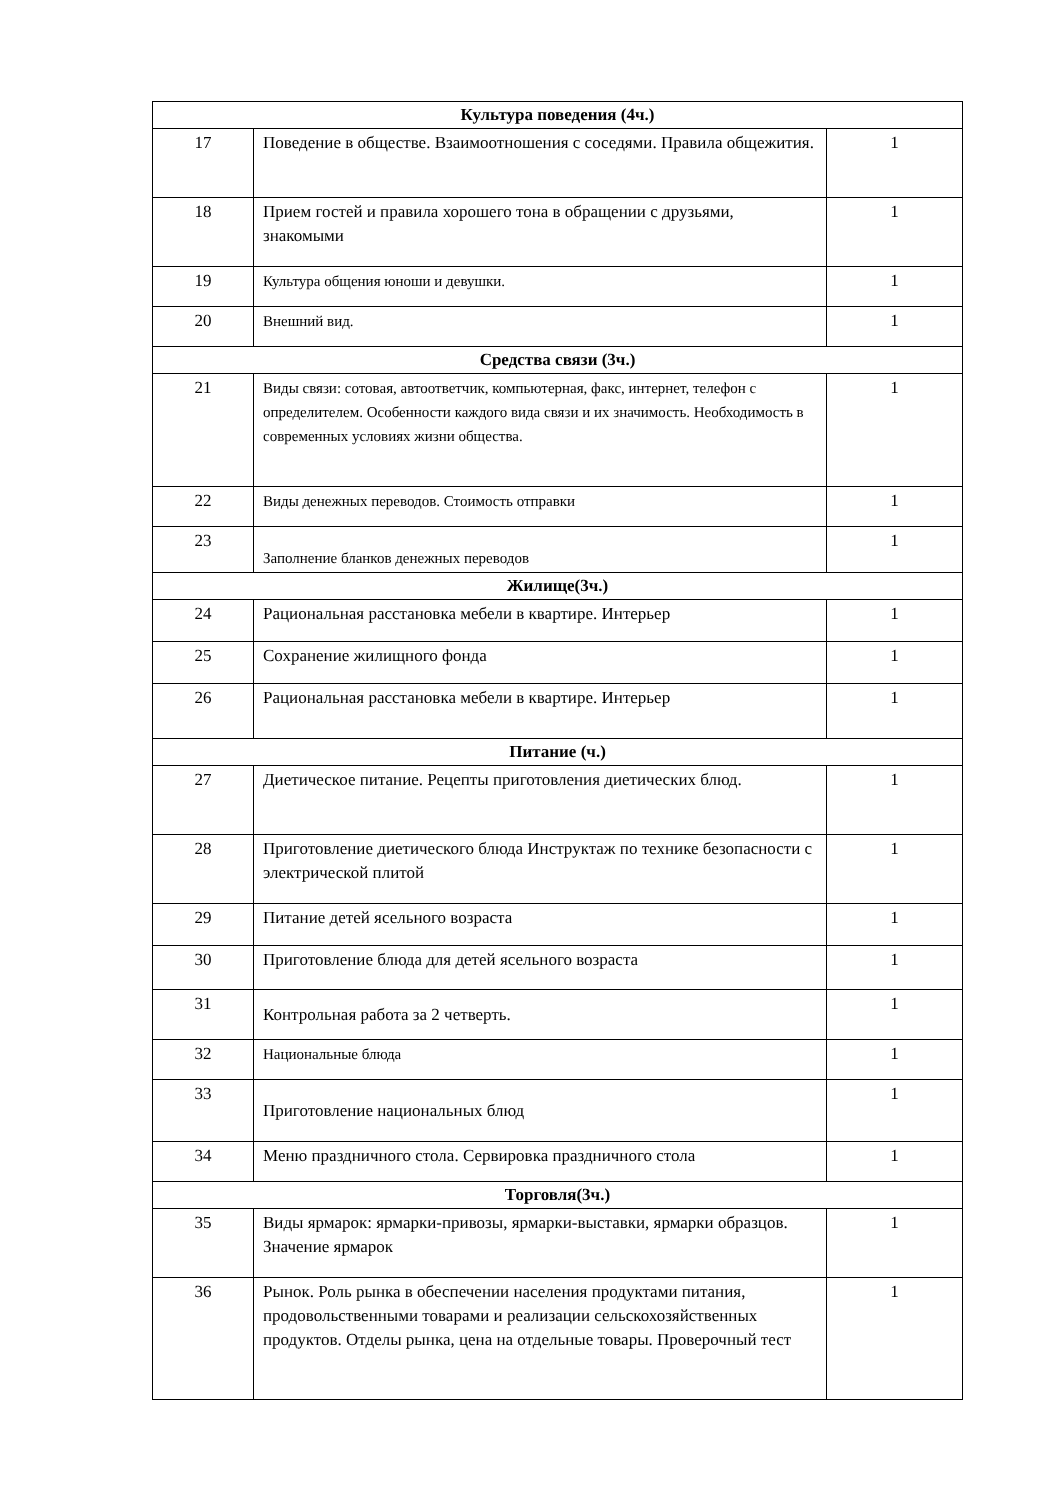| Культура поведения (4ч.) | | |
| 17 | Поведение в обществе. Взаимоотношения с соседями. Правила общежития. | 1 |
| 18 | Прием гостей и правила хорошего тона в обращении с друзьями, знакомыми | 1 |
| 19 | Культура общения юноши и девушки. | 1 |
| 20 | Внешний вид. | 1 |
| Средства связи (3ч.) | | |
| 21 | Виды связи: сотовая, автоответчик, компьютерная, факс, интернет, телефон с определителем. Особенности каждого вида связи и их значимость. Необходимость в современных условиях жизни общества. | 1 |
| 22 | Виды денежных переводов. Стоимость отправки | 1 |
| 23 | Заполнение бланков денежных переводов | 1 |
| Жилище(3ч.) | | |
| 24 | Рациональная расстановка мебели в квартире. Интерьер | 1 |
| 25 | Сохранение жилищного фонда | 1 |
| 26 | Рациональная расстановка мебели в квартире. Интерьер | 1 |
| Питание (ч.) | | |
| 27 | Диетическое питание. Рецепты приготовления диетических блюд. | 1 |
| 28 | Приготовление диетического блюда Инструктаж по технике безопасности с электрической плитой | 1 |
| 29 | Питание детей ясельного возраста | 1 |
| 30 | Приготовление блюда для детей ясельного возраста | 1 |
| 31 | Контрольная работа за 2 четверть. | 1 |
| 32 | Национальные блюда | 1 |
| 33 | Приготовление национальных блюд | 1 |
| 34 | Меню праздничного стола. Сервировка праздничного стола | 1 |
| Торговля(3ч.) | | |
| 35 | Виды ярмарок: ярмарки-привозы, ярмарки-выставки, ярмарки образцов. Значение ярмарок | 1 |
| 36 | Рынок. Роль рынка в обеспечении населения продуктами питания, продовольственными товарами и реализации сельскохозяйственных продуктов. Отделы рынка, цена на отдельные товары. Проверочный тест | 1 |